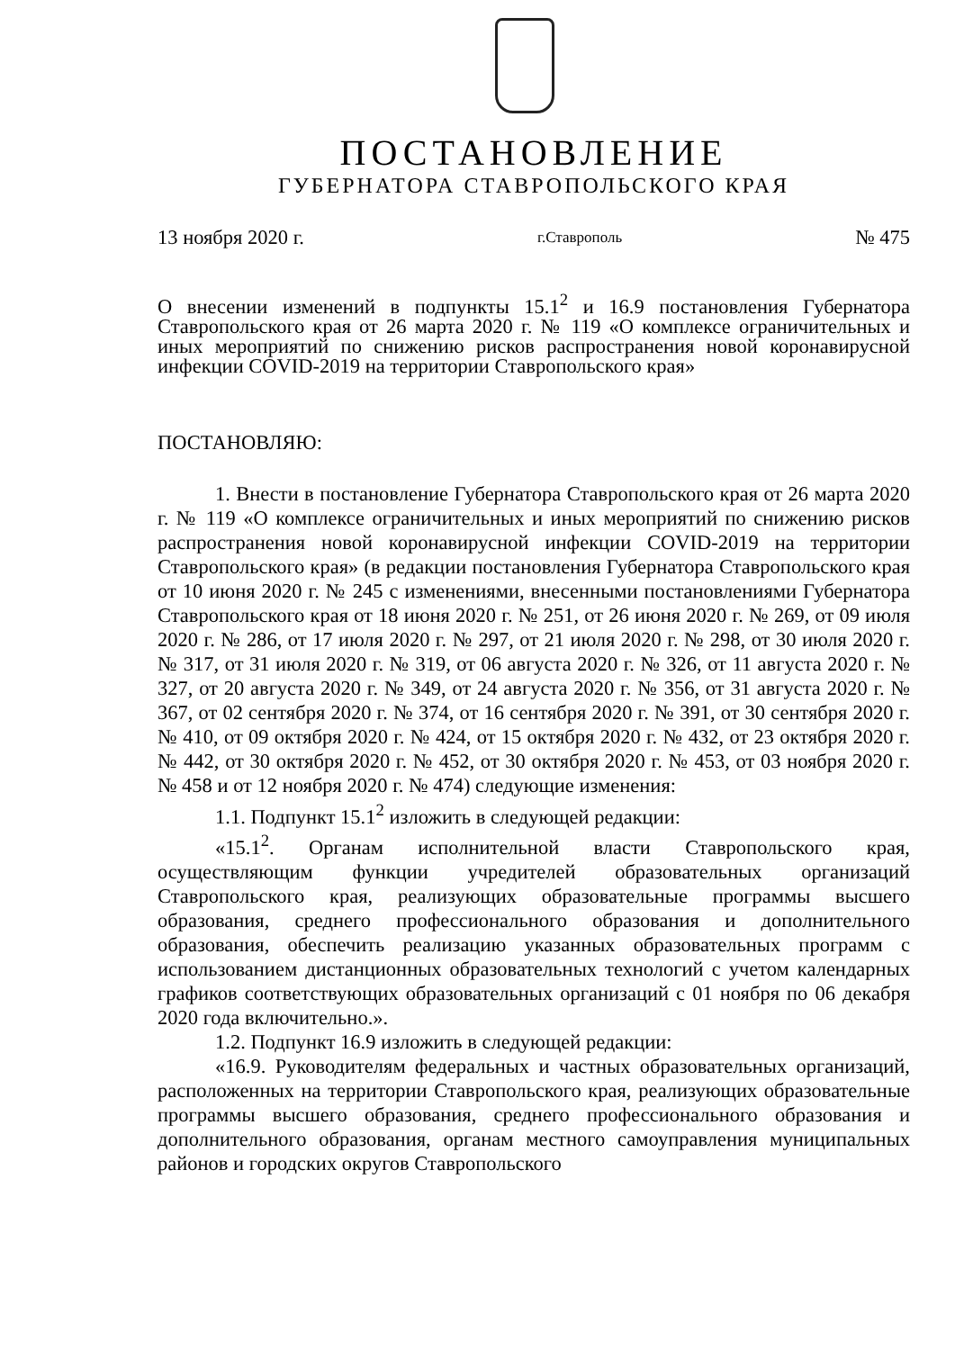ПОСТАНОВЛЕНИЕ
ГУБЕРНАТОРА СТАВРОПОЛЬСКОГО КРАЯ
13 ноября 2020 г. г.Ставрополь № 475
О внесении изменений в подпункты 15.1<sup>2</sup> и 16.9 постановления Губернатора Ставропольского края от 26 марта 2020 г. № 119 «О комплексе ограничительных и иных мероприятий по снижению рисков распространения новой коронавирусной инфекции COVID-2019 на территории Ставропольского края»
ПОСТАНОВЛЯЮ:
1. Внести в постановление Губернатора Ставропольского края от 26 марта 2020 г. № 119 «О комплексе ограничительных и иных мероприятий по снижению рисков распространения новой коронавирусной инфекции COVID-2019 на территории Ставропольского края» (в редакции постановления Губернатора Ставропольского края от 10 июня 2020 г. № 245 с изменениями, внесенными постановлениями Губернатора Ставропольского края от 18 июня 2020 г. № 251, от 26 июня 2020 г. № 269, от 09 июля 2020 г. № 286, от 17 июля 2020 г. № 297, от 21 июля 2020 г. № 298, от 30 июля 2020 г. № 317, от 31 июля 2020 г. № 319, от 06 августа 2020 г. № 326, от 11 августа 2020 г. № 327, от 20 августа 2020 г. № 349, от 24 августа 2020 г. № 356, от 31 августа 2020 г. № 367, от 02 сентября 2020 г. № 374, от 16 сентября 2020 г. № 391, от 30 сентября 2020 г. № 410, от 09 октября 2020 г. № 424, от 15 октября 2020 г. № 432, от 23 октября 2020 г. № 442, от 30 октября 2020 г. № 452, от 30 октября 2020 г. № 453, от 03 ноября 2020 г. № 458 и от 12 ноября 2020 г. № 474) следующие изменения:
1.1. Подпункт 15.1<sup>2</sup> изложить в следующей редакции:
«15.1<sup>2</sup>. Органам исполнительной власти Ставропольского края, осуществляющим функции учредителей образовательных организаций Ставропольского края, реализующих образовательные программы высшего образования, среднего профессионального образования и дополнительного образования, обеспечить реализацию указанных образовательных программ с использованием дистанционных образовательных технологий с учетом календарных графиков соответствующих образовательных организаций с 01 ноября по 06 декабря 2020 года включительно.».
1.2. Подпункт 16.9 изложить в следующей редакции:
«16.9. Руководителям федеральных и частных образовательных организаций, расположенных на территории Ставропольского края, реализующих образовательные программы высшего образования, среднего профессионального образования и дополнительного образования, органам местного самоуправления муниципальных районов и городских округов Ставропольского